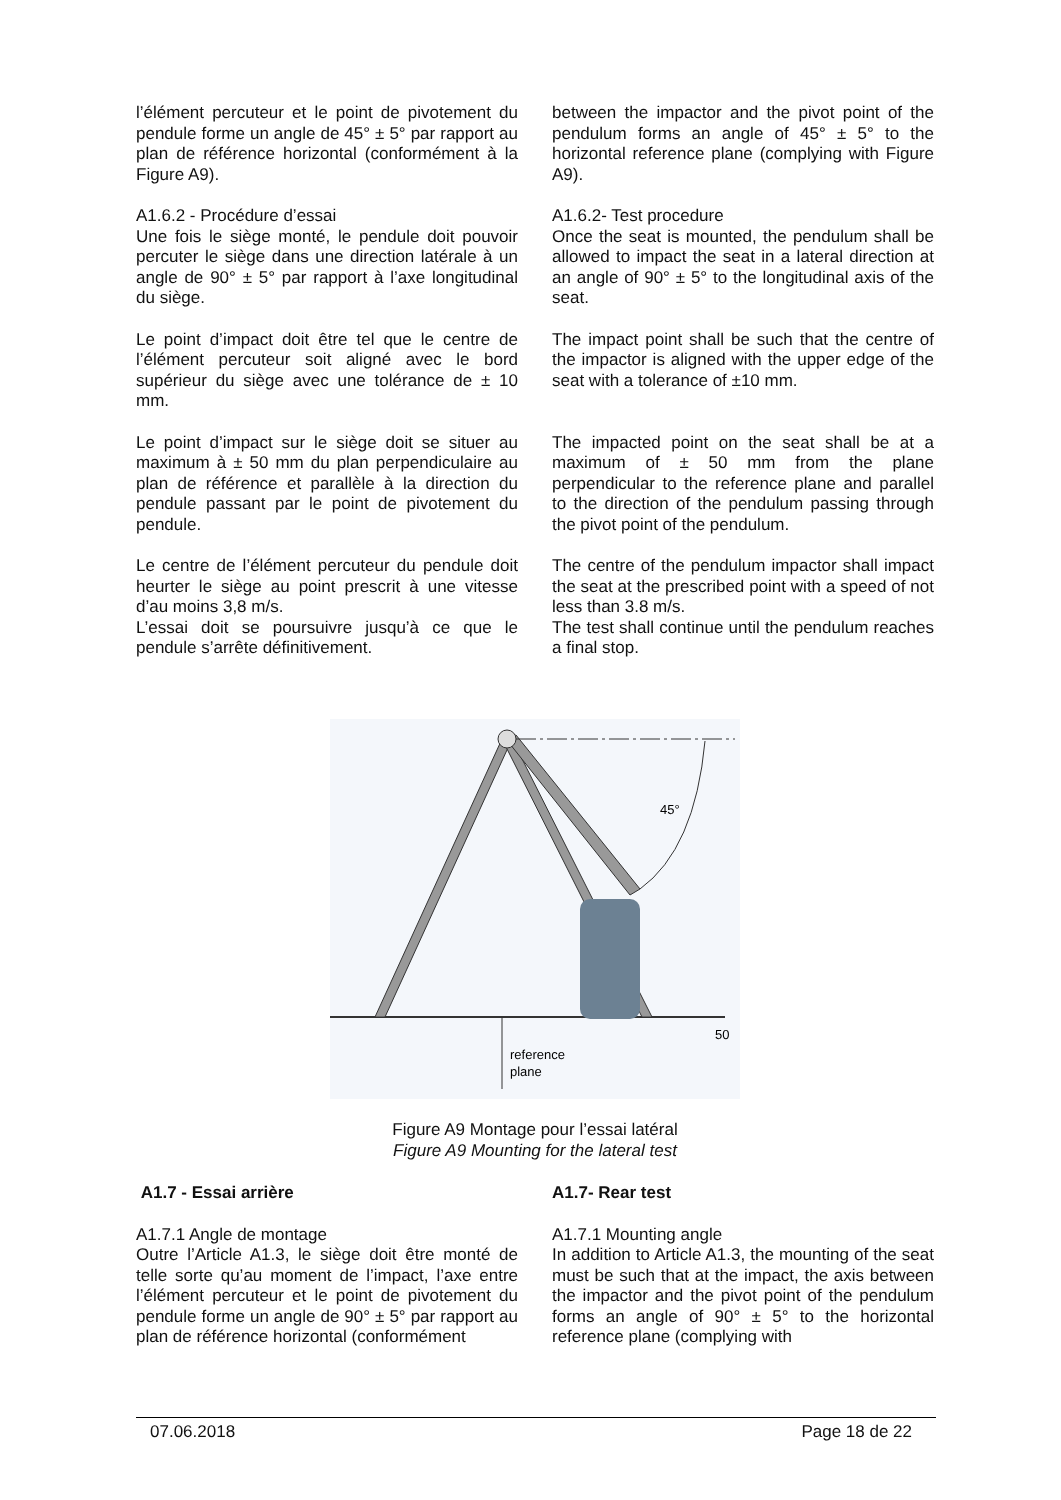l’élément percuteur et le point de pivotement du pendule forme un angle de 45° ± 5° par rapport au plan de référence horizontal (conformément à la Figure A9).
between the impactor and the pivot point of the pendulum forms an angle of 45° ± 5° to the horizontal reference plane (complying with Figure A9).
A1.6.2 - Procédure d’essai
Une fois le siège monté, le pendule doit pouvoir percuter le siège dans une direction latérale à un angle de 90° ± 5° par rapport à l’axe longitudinal du siège.
A1.6.2- Test procedure
Once the seat is mounted, the pendulum shall be allowed to impact the seat in a lateral direction at an angle of 90° ± 5° to the longitudinal axis of the seat.
Le point d’impact doit être tel que le centre de l’élément percuteur soit aligné avec le bord supérieur du siège avec une tolérance de ± 10 mm.
The impact point shall be such that the centre of the impactor is aligned with the upper edge of the seat with a tolerance of ±10 mm.
Le point d’impact sur le siège doit se situer au maximum à ± 50 mm du plan perpendiculaire au plan de référence et parallèle à la direction du pendule passant par le point de pivotement du pendule.
The impacted point on the seat shall be at a maximum of ± 50 mm from the plane perpendicular to the reference plane and parallel to the direction of the pendulum passing through the pivot point of the pendulum.
Le centre de l’élément percuteur du pendule doit heurter le siège au point prescrit à une vitesse d’au moins 3,8 m/s.
L’essai doit se poursuivre jusqu’à ce que le pendule s’arrête définitivement.
The centre of the pendulum impactor shall impact the seat at the prescribed point with a speed of not less than 3.8 m/s.
The test shall continue until the pendulum reaches a final stop.
45°
50
reference
plane
Figure A9 Montage pour l’essai latéral
Figure A9 Mounting for the lateral test
A1.7 - Essai arrière A1.7- Rear test
A1.7.1 Angle de montage
Outre l’Article A1.3, le siège doit être monté de telle sorte qu’au moment de l’impact, l’axe entre l’élément percuteur et le point de pivotement du pendule forme un angle de 90° ± 5° par rapport au plan de référence horizontal (conformément
A1.7.1 Mounting angle
In addition to Article A1.3, the mounting of the seat must be such that at the impact, the axis between the impactor and the pivot point of the pendulum forms an angle of 90° ± 5° to the horizontal reference plane (complying with
07.06.2018 Page 18 de 22